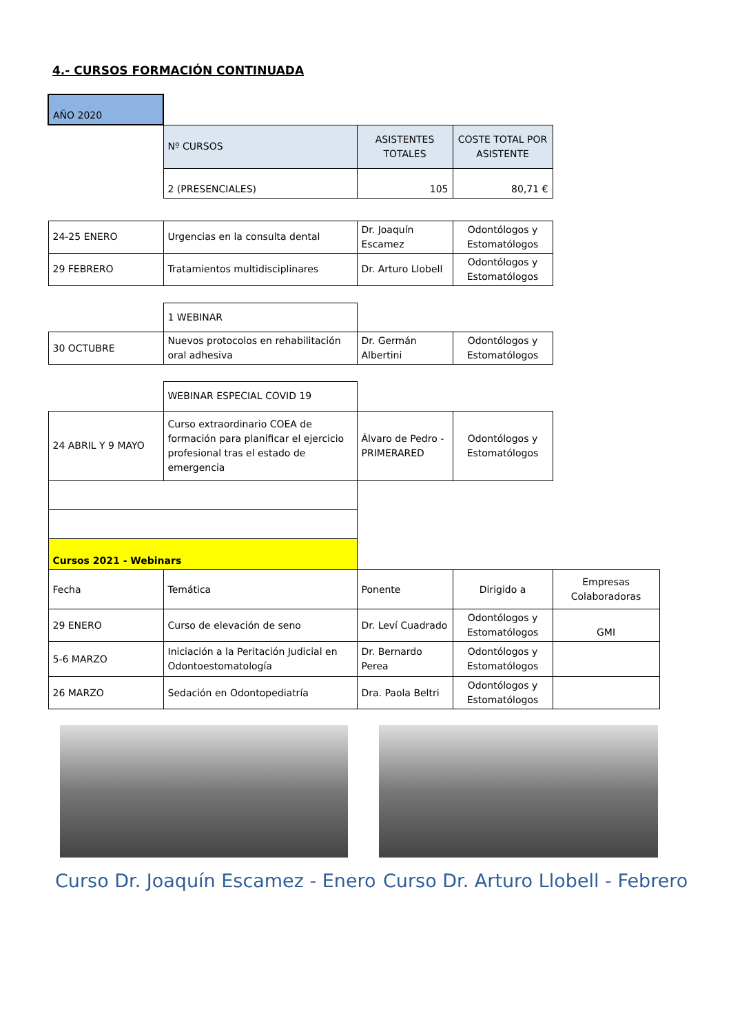4.- CURSOS FORMACIÓN CONTINUADA
| AÑO 2020 | | | | |
| | Nº CURSOS | ASISTENTES TOTALES | COSTE TOTAL POR ASISTENTE | |
| | 2 (PRESENCIALES) | 105 | 80,71 € | |
| 24-25 ENERO | Urgencias en la consulta dental | Dr. Joaquín Escamez | Odontólogos y Estomatólogos | |
| 29 FEBRERO | Tratamientos multidisciplinares | Dr. Arturo Llobell | Odontólogos y Estomatólogos | |
| | 1 WEBINAR | | | |
| 30 OCTUBRE | Nuevos protocolos en rehabilitación oral adhesiva | Dr. Germán Albertini | Odontólogos y Estomatólogos | |
| | WEBINAR ESPECIAL COVID 19 | | | |
| 24 ABRIL Y 9 MAYO | Curso extraordinario COEA de formación para planificar el ejercicio profesional tras el estado de emergencia | Álvaro de Pedro - PRIMERARED | Odontólogos y Estomatólogos | |
| Cursos 2021 - Webinars | | | | |
| Fecha | Temática | Ponente | Dirigido a | Empresas Colaboradoras |
| 29 ENERO | Curso de elevación de seno | Dr. Leví Cuadrado | Odontólogos y Estomatólogos | GMI |
| 5-6 MARZO | Iniciación a la Peritación Judicial en Odontoestomatología | Dr. Bernardo Perea | Odontólogos y Estomatólogos | |
| 26 MARZO | Sedación en Odontopediatría | Dra. Paola Beltri | Odontólogos y Estomatólogos | |
Curso Dr. Joaquín Escamez - Enero
Curso Dr. Arturo Llobell - Febrero